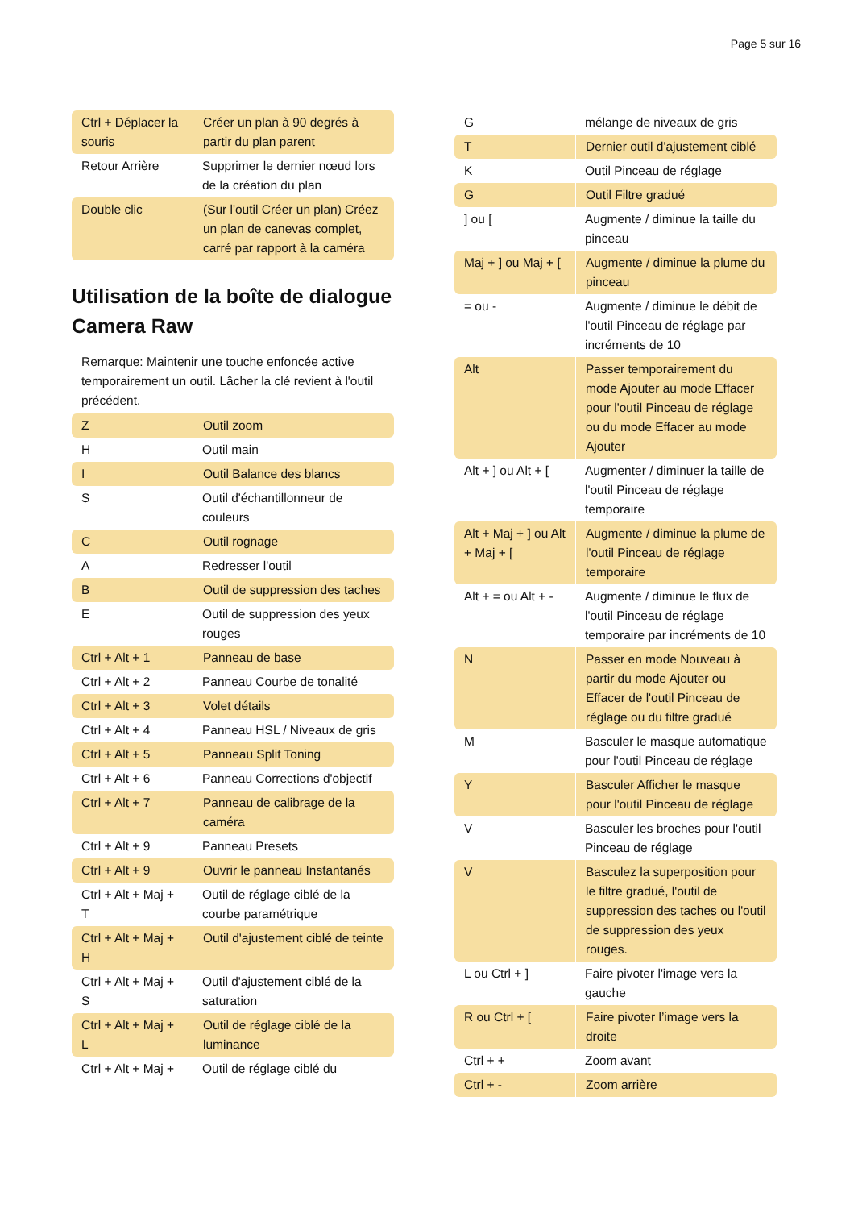Page 5 sur 16
| Ctrl + Déplacer la souris | Créer un plan à 90 degrés à partir du plan parent |
| Retour Arrière | Supprimer le dernier nœud lors de la création du plan |
| Double clic | (Sur l'outil Créer un plan) Créez un plan de canevas complet, carré par rapport à la caméra |
Utilisation de la boîte de dialogue Camera Raw
Remarque: Maintenir une touche enfoncée active temporairement un outil. Lâcher la clé revient à l'outil précédent.
| Z | Outil zoom |
| H | Outil main |
| I | Outil Balance des blancs |
| S | Outil d'échantillonneur de couleurs |
| C | Outil rognage |
| A | Redresser l'outil |
| B | Outil de suppression des taches |
| E | Outil de suppression des yeux rouges |
| Ctrl + Alt + 1 | Panneau de base |
| Ctrl + Alt + 2 | Panneau Courbe de tonalité |
| Ctrl + Alt + 3 | Volet détails |
| Ctrl + Alt + 4 | Panneau HSL / Niveaux de gris |
| Ctrl + Alt + 5 | Panneau Split Toning |
| Ctrl + Alt + 6 | Panneau Corrections d'objectif |
| Ctrl + Alt + 7 | Panneau de calibrage de la caméra |
| Ctrl + Alt + 9 | Panneau Presets |
| Ctrl + Alt + 9 | Ouvrir le panneau Instantanés |
| Ctrl + Alt + Maj + T | Outil de réglage ciblé de la courbe paramétrique |
| Ctrl + Alt + Maj + H | Outil d'ajustement ciblé de teinte |
| Ctrl + Alt + Maj + S | Outil d'ajustement ciblé de la saturation |
| Ctrl + Alt + Maj + L | Outil de réglage ciblé de la luminance |
| Ctrl + Alt + Maj + | Outil de réglage ciblé du |
| G | mélange de niveaux de gris |
| T | Dernier outil d'ajustement ciblé |
| K | Outil Pinceau de réglage |
| G | Outil Filtre gradué |
| ] ou [ | Augmente / diminue la taille du pinceau |
| Maj + ] ou Maj + [ | Augmente / diminue la plume du pinceau |
| = ou - | Augmente / diminue le débit de l'outil Pinceau de réglage par incréments de 10 |
| Alt | Passer temporairement du mode Ajouter au mode Effacer pour l'outil Pinceau de réglage ou du mode Effacer au mode Ajouter |
| Alt + ] ou Alt + [ | Augmenter / diminuer la taille de l'outil Pinceau de réglage temporaire |
| Alt + Maj + ] ou Alt + Maj + [ | Augmente / diminue la plume de l'outil Pinceau de réglage temporaire |
| Alt + = ou Alt + - | Augmente / diminue le flux de l'outil Pinceau de réglage temporaire par incréments de 10 |
| N | Passer en mode Nouveau à partir du mode Ajouter ou Effacer de l'outil Pinceau de réglage ou du filtre gradué |
| M | Basculer le masque automatique pour l'outil Pinceau de réglage |
| Y | Basculer Afficher le masque pour l'outil Pinceau de réglage |
| V | Basculer les broches pour l'outil Pinceau de réglage |
| V | Basculez la superposition pour le filtre gradué, l'outil de suppression des taches ou l'outil de suppression des yeux rouges. |
| L ou Ctrl + ] | Faire pivoter l'image vers la gauche |
| R ou Ctrl + [ | Faire pivoter l’image vers la droite |
| Ctrl + + | Zoom avant |
| Ctrl + - | Zoom arrière |